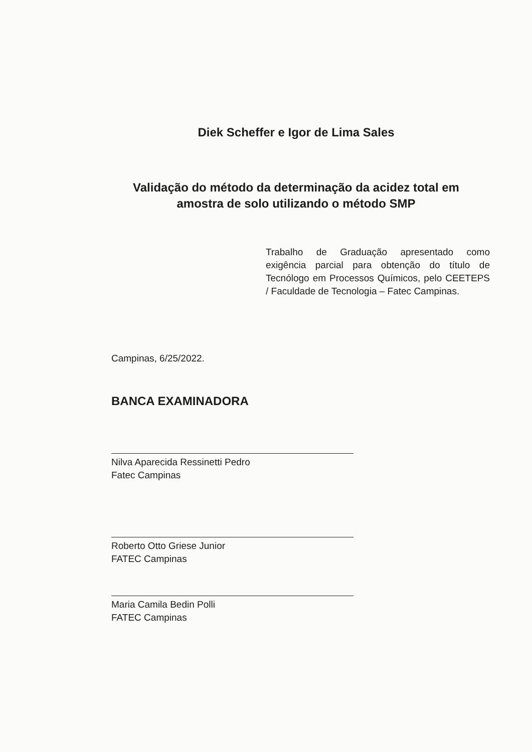Diek Scheffer e Igor de Lima Sales
Validação do método da determinação da acidez total em
amostra de solo utilizando o método SMP
Trabalho de Graduação apresentado como exigência parcial para obtenção do título de Tecnólogo em Processos Químicos, pelo CEETEPS / Faculdade de Tecnologia – Fatec Campinas.
Campinas, 6/25/2022.
BANCA EXAMINADORA
Nilva Aparecida Ressinetti Pedro
Fatec Campinas
Roberto Otto Griese Junior
FATEC Campinas
Maria Camila Bedin Polli
FATEC Campinas